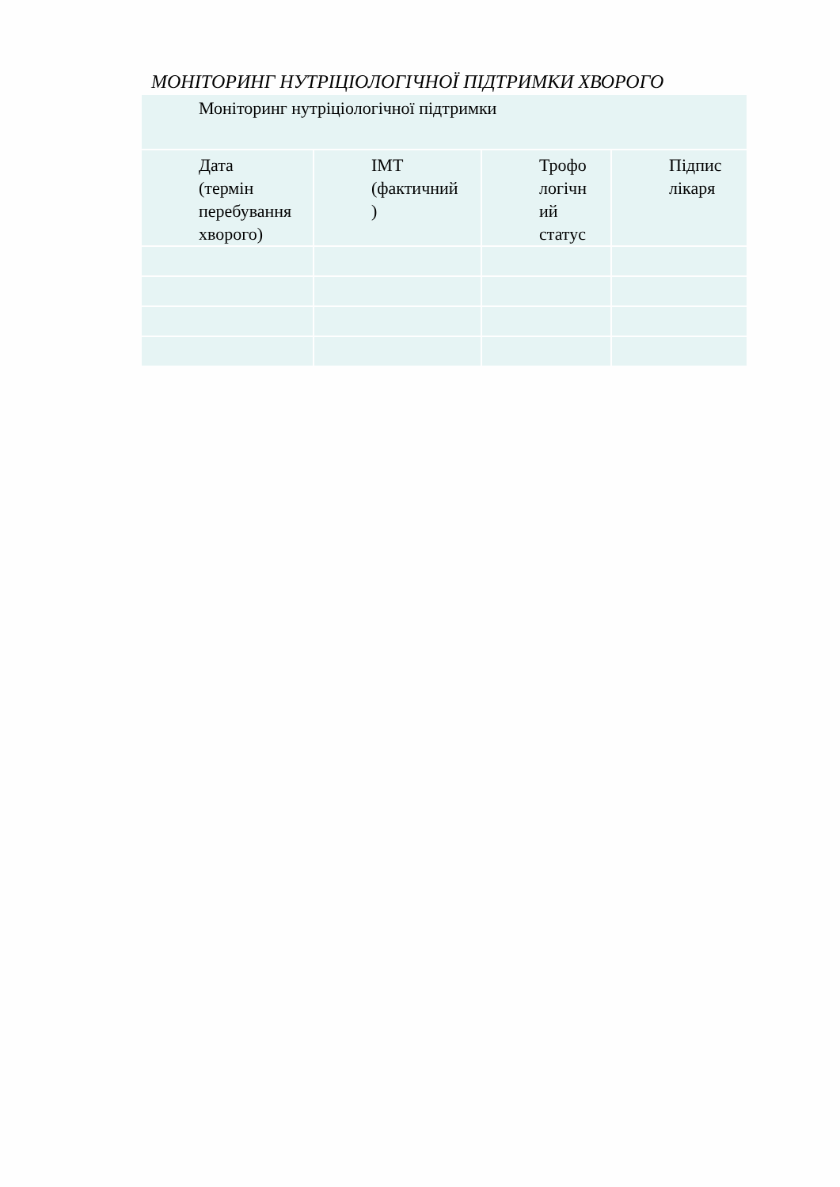МОНІТОРИНГ НУТРІЦІОЛОГІЧНОЇ ПІДТРИМКИ ХВОРОГО
| Моніторинг нутріціологічної підтримки | | | |
| Дата (термін перебування хворого) | ІМТ (фактичний ) | Трофо логічн ий статус | Підпис лікаря |